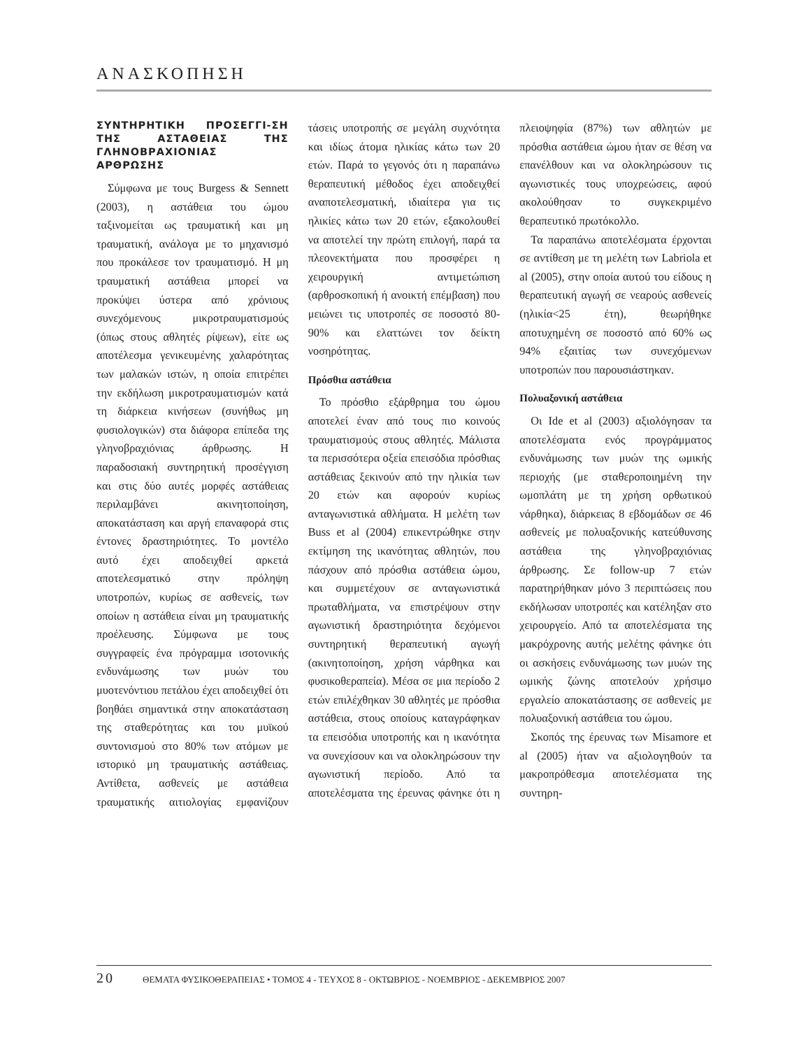ΑΝΑΣΚΟΠΗΣΗ
ΣΥΝΤΗΡΗΤΙΚΗ ΠΡΟΣΕΓΓΙ-ΣΗ ΤΗΣ ΑΣΤΑΘΕΙΑΣ ΤΗΣ ΓΛΗΝΟΒΡΑΧΙΟΝΙΑΣ ΑΡΘΡΩΣΗΣ
Σύμφωνα με τους Burgess & Sennett (2003), η αστάθεια του ώμου ταξινομείται ως τραυματική και μη τραυματική, ανάλογα με το μηχανισμό που προκάλεσε τον τραυματισμό. Η μη τραυματική αστάθεια μπορεί να προκύψει ύστερα από χρόνιους συνεχόμενους μικροτραυματισμούς (όπως στους αθλητές ρίψεων), είτε ως αποτέλεσμα γενικευμένης χαλαρότητας των μαλακών ιστών, η οποία επιτρέπει την εκδήλωση μικροτραυματισμών κατά τη διάρκεια κινήσεων (συνήθως μη φυσιολογικών) στα διάφορα επίπεδα της γληνοβραχιόνιας άρθρωσης. Η παραδοσιακή συντηρητική προσέγγιση και στις δύο αυτές μορφές αστάθειας περιλαμβάνει ακινητοποίηση, αποκατάσταση και αργή επαναφορά στις έντονες δραστηριότητες. Το μοντέλο αυτό έχει αποδειχθεί αρκετά αποτελεσματικό στην πρόληψη υποτροπών, κυρίως σε ασθενείς, των οποίων η αστάθεια είναι μη τραυματικής προέλευσης. Σύμφωνα με τους συγγραφείς ένα πρόγραμμα ισοτονικής ενδυνάμωσης των μυών του μυοτενόντιου πετάλου έχει αποδειχθεί ότι βοηθάει σημαντικά στην αποκατάσταση της σταθερότητας και του μυϊκού συντονισμού στο 80% των ατόμων με ιστορικό μη τραυματικής αστάθειας. Αντίθετα, ασθενείς με αστάθεια τραυματικής αιτιολογίας εμφανίζουν τάσεις υποτροπής σε μεγάλη συχνότητα και ιδίως άτομα ηλικίας κάτω των 20 ετών. Παρά το γεγονός ότι η παραπάνω θεραπευτική μέθοδος έχει αποδειχθεί αναποτελεσματική, ιδιαίτερα για τις ηλικίες κάτω των 20 ετών, εξακολουθεί να αποτελεί την πρώτη επιλογή, παρά τα πλεονεκτήματα που προσφέρει η χειρουργική αντιμετώπιση (αρθροσκοπική ή ανοικτή επέμβαση) που μειώνει τις υποτροπές σε ποσοστό 80-90% και ελαττώνει τον δείκτη νοσηρότητας.
Πρόσθια αστάθεια
Το πρόσθιο εξάρθρημα του ώμου αποτελεί έναν από τους πιο κοινούς τραυματισμούς στους αθλητές. Μάλιστα τα περισσότερα οξεία επεισόδια πρόσθιας αστάθειας ξεκινούν από την ηλικία των 20 ετών και αφορούν κυρίως ανταγωνιστικά αθλήματα. Η μελέτη των Buss et al (2004) επικεντρώθηκε στην εκτίμηση της ικανότητας αθλητών, που πάσχουν από πρόσθια αστάθεια ώμου, και συμμετέχουν σε ανταγωνιστικά πρωταθλήματα, να επιστρέψουν στην αγωνιστική δραστηριότητα δεχόμενοι συντηρητική θεραπευτική αγωγή (ακινητοποίηση, χρήση νάρθηκα και φυσικοθεραπεία). Μέσα σε μια περίοδο 2 ετών επιλέχθηκαν 30 αθλητές με πρόσθια αστάθεια, στους οποίους καταγράφηκαν τα επεισόδια υποτροπής και η ικανότητα να συνεχίσουν και να ολοκληρώσουν την αγωνιστική περίοδο. Από τα αποτελέσματα της έρευνας φάνηκε ότι η πλειοψηφία (87%) των αθλητών με πρόσθια αστάθεια ώμου ήταν σε θέση να επανέλθουν και να ολοκληρώσουν τις αγωνιστικές τους υποχρεώσεις, αφού ακολούθησαν το συγκεκριμένο θεραπευτικό πρωτόκολλο.
Τα παραπάνω αποτελέσματα έρχονται σε αντίθεση με τη μελέτη των Labriola et al (2005), στην οποία αυτού του είδους η θεραπευτική αγωγή σε νεαρούς ασθενείς (ηλικία<25 έτη), θεωρήθηκε αποτυχημένη σε ποσοστό από 60% ως 94% εξαιτίας των συνεχόμενων υποτροπών που παρουσιάστηκαν.
Πολυαξονική αστάθεια
Οι Ide et al (2003) αξιολόγησαν τα αποτελέσματα ενός προγράμματος ενδυνάμωσης των μυών της ωμικής περιοχής (με σταθεροποιημένη την ωμοπλάτη με τη χρήση ορθωτικού νάρθηκα), διάρκειας 8 εβδομάδων σε 46 ασθενείς με πολυαξονικής κατεύθυνσης αστάθεια της γληνοβραχιόνιας άρθρωσης. Σε follow-up 7 ετών παρατηρήθηκαν μόνο 3 περιπτώσεις που εκδήλωσαν υποτροπές και κατέληξαν στο χειρουργείο. Από τα αποτελέσματα της μακρόχρονης αυτής μελέτης φάνηκε ότι οι ασκήσεις ενδυνάμωσης των μυών της ωμικής ζώνης αποτελούν χρήσιμο εργαλείο αποκατάστασης σε ασθενείς με πολυαξονική αστάθεια του ώμου.
Σκοπός της έρευνας των Misamore et al (2005) ήταν να αξιολογηθούν τα μακροπρόθεσμα αποτελέσματα της συντηρη-
20 ΘΕΜΑΤΑ ΦΥΣΙΚΟΘΕΡΑΠΕΙΑΣ • ΤΟΜΟΣ 4 - ΤΕΥΧΟΣ 8 - ΟΚΤΩΒΡΙΟΣ - ΝΟΕΜΒΡΙΟΣ - ΔΕΚΕΜΒΡΙΟΣ 2007